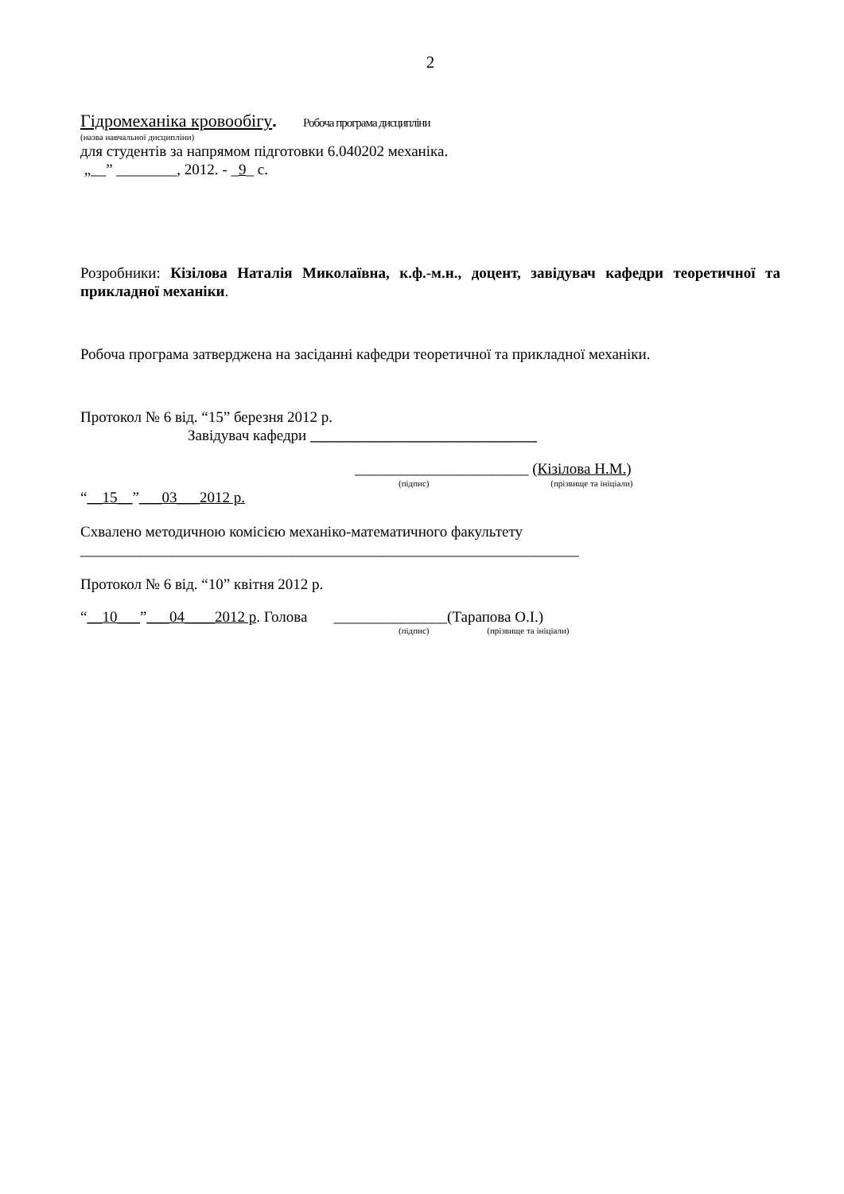2
Гідромеханіка кровообігу. Робоча програма дисципліни
(назва навчальної дисципліни)
для студентів за напрямом підготовки 6.040202 механіка.
„__” ________, 2012. - _9_ с.
Розробники: Кізілова Наталія Миколаївна, к.ф.-м.н., доцент, завідувач кафедри теоретичної та прикладної механіки.
Робоча програма затверджена на засіданні кафедри теоретичної та прикладної механіки.
Протокол № 6 від. “15” березня 2012 р.
Завідувач кафедри ______________________________
_______________________ (Кізілова Н.М.)
(підпис) (прізвище та ініціали)
“__15__”___03___2012 р.
Схвалено методичною комісією механіко-математичного факультету
__________________________________________________________________
Протокол № 6 від. “10” квітня 2012 р.
“__10___”___04____2012 р. Голова _______________(Тарапова О.І.)
(підпис) (прізвище та ініціали)